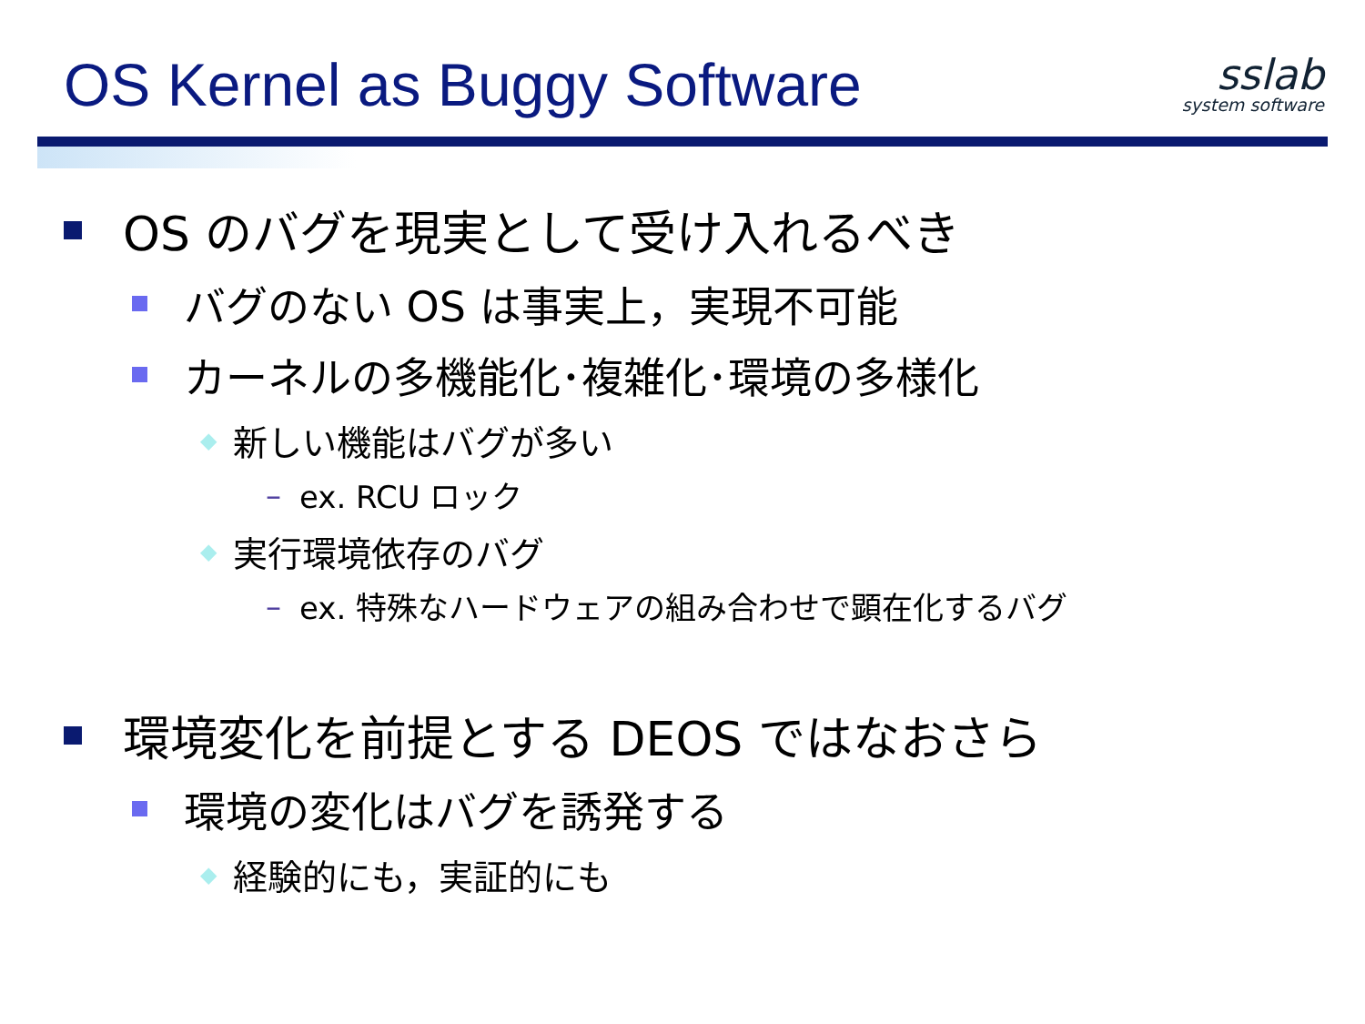OS Kernel as Buggy Software
sslab
system software
OS のバグを現実として受け入れるべき
バグのない OS は事実上，実現不可能
カーネルの多機能化･複雑化･環境の多様化
◆ 新しい機能はバグが多い
– ex. RCU ロック
◆ 実行環境依存のバグ
– ex. 特殊なハードウェアの組み合わせで顕在化するバグ
環境変化を前提とする DEOS ではなおさら
環境の変化はバグを誘発する
◆ 経験的にも，実証的にも